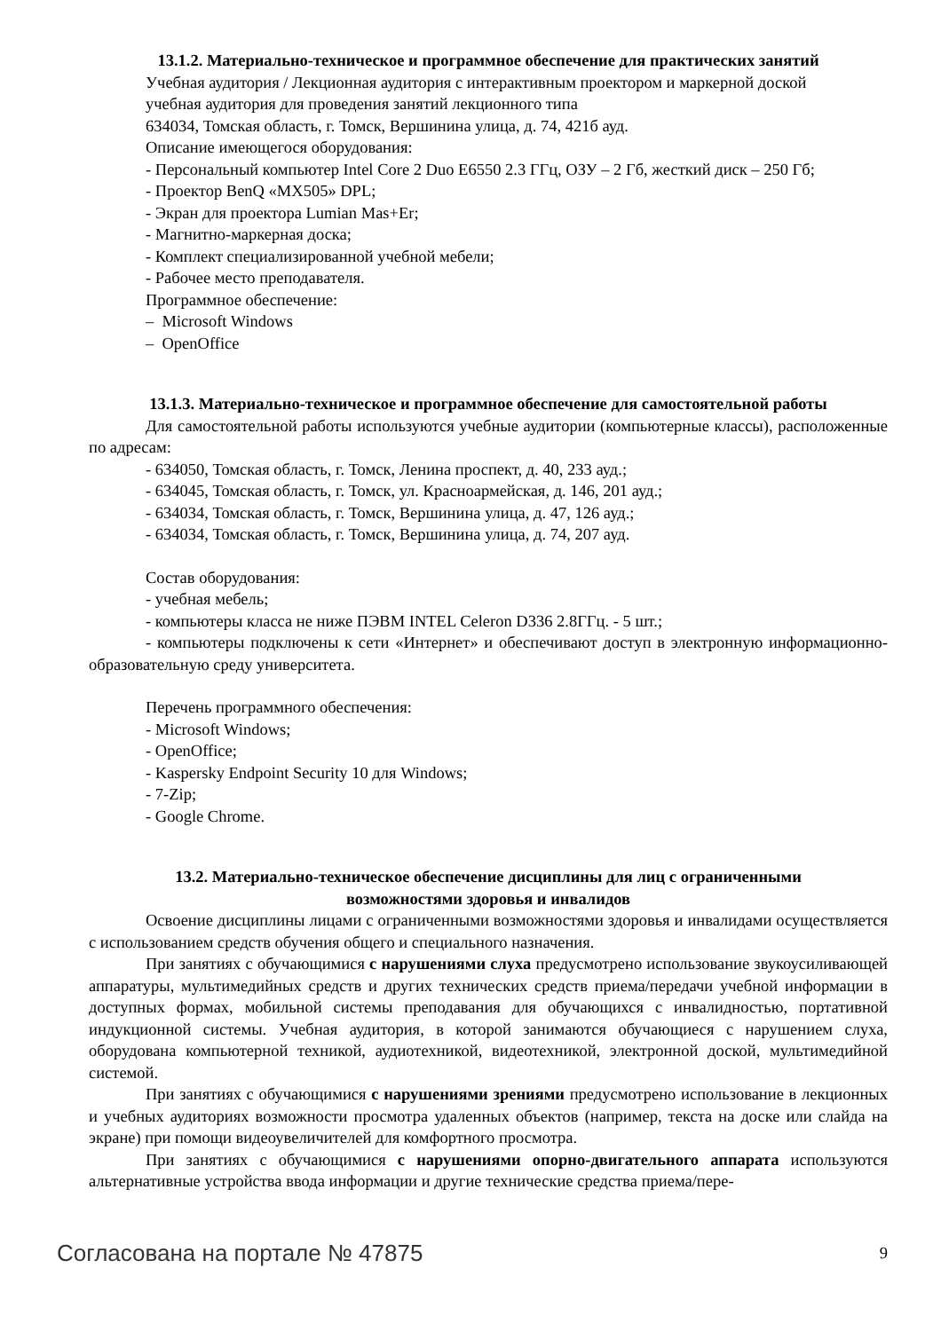13.1.2. Материально-техническое и программное обеспечение для практических занятий
Учебная аудитория / Лекционная аудитория с интерактивным проектором и маркерной доской
учебная аудитория для проведения занятий лекционного типа
634034, Томская область, г. Томск, Вершинина улица, д. 74, 421б ауд.
Описание имеющегося оборудования:
- Персональный компьютер Intel Core 2 Duo E6550 2.3 ГГц, ОЗУ – 2 Гб, жесткий диск – 250 Гб;
- Проектор BenQ «MX505» DPL;
- Экран для проектора Lumian Mas+Er;
- Магнитно-маркерная доска;
- Комплект специализированной учебной мебели;
- Рабочее место преподавателя.
Программное обеспечение:
– Microsoft Windows
– OpenOffice
13.1.3. Материально-техническое и программное обеспечение для самостоятельной работы
Для самостоятельной работы используются учебные аудитории (компьютерные классы), расположенные по адресам:
- 634050, Томская область, г. Томск, Ленина проспект, д. 40, 233 ауд.;
- 634045, Томская область, г. Томск, ул. Красноармейская, д. 146, 201 ауд.;
- 634034, Томская область, г. Томск, Вершинина улица, д. 47, 126 ауд.;
- 634034, Томская область, г. Томск, Вершинина улица, д. 74, 207 ауд.
Состав оборудования:
- учебная мебель;
- компьютеры класса не ниже ПЭВМ INTEL Celeron D336 2.8ГГц. - 5 шт.;
- компьютеры подключены к сети «Интернет» и обеспечивают доступ в электронную информационно-образовательную среду университета.
Перечень программного обеспечения:
- Microsoft Windows;
- OpenOffice;
- Kaspersky Endpoint Security 10 для Windows;
- 7-Zip;
- Google Chrome.
13.2. Материально-техническое обеспечение дисциплины для лиц с ограниченными
возможностями здоровья и инвалидов
Освоение дисциплины лицами с ограниченными возможностями здоровья и инвалидами осуществляется с использованием средств обучения общего и специального назначения.
При занятиях с обучающимися с нарушениями слуха предусмотрено использование звукоусиливающей аппаратуры, мультимедийных средств и других технических средств приема/передачи учебной информации в доступных формах, мобильной системы преподавания для обучающихся с инвалидностью, портативной индукционной системы. Учебная аудитория, в которой занимаются обучающиеся с нарушением слуха, оборудована компьютерной техникой, аудиотехникой, видеотехникой, электронной доской, мультимедийной системой.
При занятиях с обучающимися с нарушениями зрениями предусмотрено использование в лекционных и учебных аудиториях возможности просмотра удаленных объектов (например, текста на доске или слайда на экране) при помощи видеоувеличителей для комфортного просмотра.
При занятиях с обучающимися с нарушениями опорно-двигательного аппарата используются альтернативные устройства ввода информации и другие технические средства приема/пере-
Согласована на портале № 47875 9